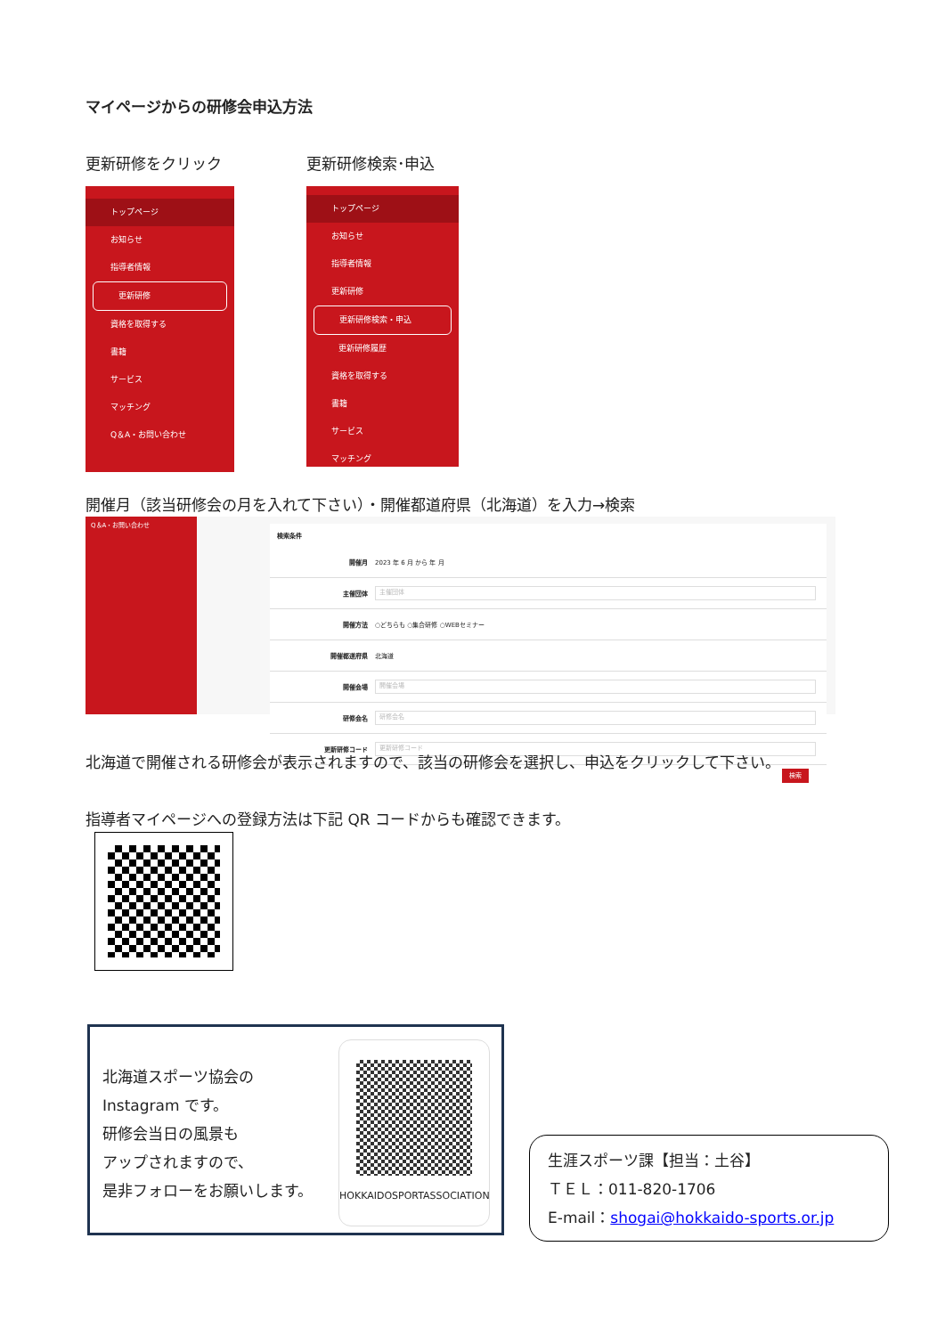マイページからの研修会申込方法
更新研修をクリック 更新研修検索･申込
トップページ
お知らせ
指導者情報
更新研修
資格を取得する
書籍
サービス
マッチング
Q＆A・お問い合わせ
トップページ
お知らせ
指導者情報
更新研修
更新研修検索・申込
更新研修履歴
資格を取得する
書籍
サービス
マッチング
開催月（該当研修会の月を入れて下さい）・開催都道府県（北海道）を入力→検索
Q＆A・お問い合わせ
検索条件
開催月 2023 年 6 月 から 年 月
主催団体 主催団体
開催方法 ○どちらも ○集合研修 ○WEBセミナー
開催都道府県 北海道
開催会場 開催会場
研修会名 研修会名
更新研修コード 更新研修コード
検索
北海道で開催される研修会が表示されますので、該当の研修会を選択し、申込をクリックして下さい。
指導者マイページへの登録方法は下記 QR コードからも確認できます。
北海道スポーツ協会の
Instagram です。
研修会当日の風景も
アップされますので、
是非フォローをお願いします。
HOKKAIDOSPORTASSOCIATION
生涯スポーツ課【担当：土谷】
ＴＥＬ：011-820-1706
E-mail：shogai@hokkaido-sports.or.jp